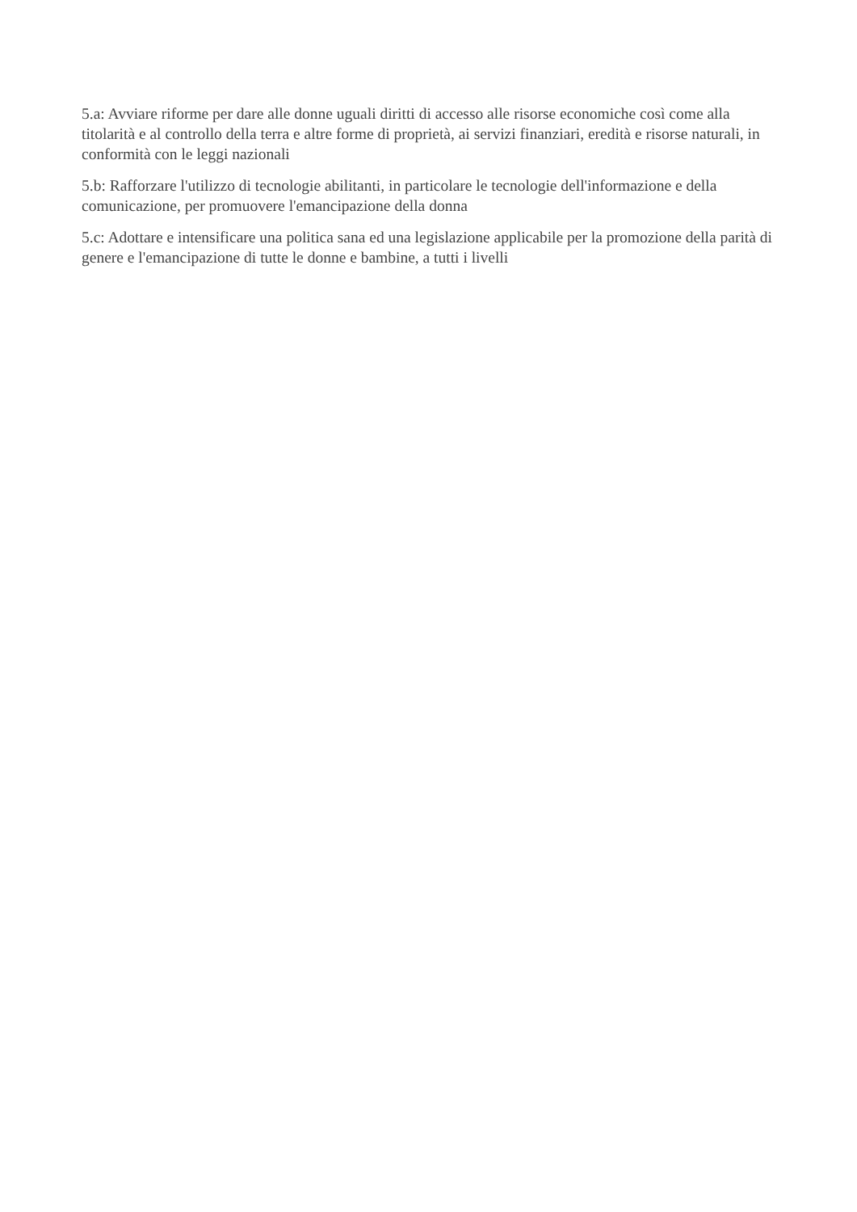5.a: Avviare riforme per dare alle donne uguali diritti di accesso alle risorse economiche così come alla titolarità e al controllo della terra e altre forme di proprietà, ai servizi finanziari, eredità e risorse naturali, in conformità con le leggi nazionali
5.b: Rafforzare l'utilizzo di tecnologie abilitanti, in particolare le tecnologie dell'informazione e della comunicazione, per promuovere l'emancipazione della donna
5.c: Adottare e intensificare una politica sana ed una legislazione applicabile per la promozione della parità di genere e l'emancipazione di tutte le donne e bambine, a tutti i livelli